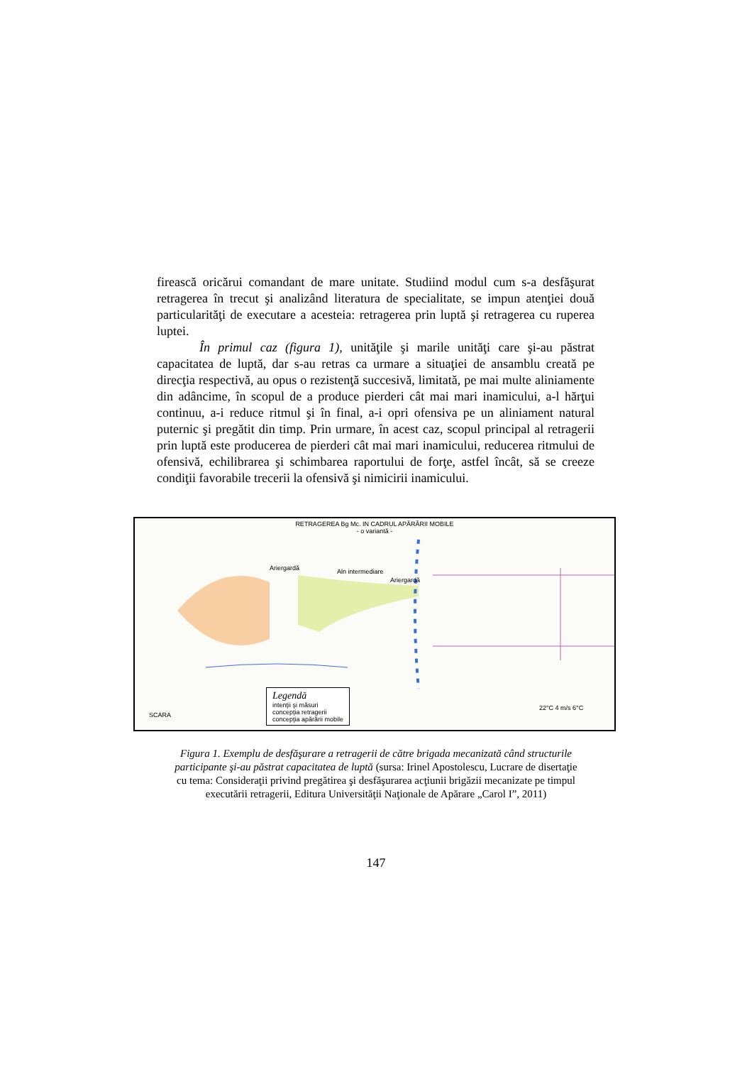firească oricărui comandant de mare unitate. Studiind modul cum s-a desfăşurat retragerea în trecut şi analizând literatura de specialitate, se impun atenţiei două particularităţi de executare a acesteia: retragerea prin luptă şi retragerea cu ruperea luptei.
În primul caz (figura 1), unităţile şi marile unităţi care şi-au păstrat capacitatea de luptă, dar s-au retras ca urmare a situaţiei de ansamblu creată pe direcţia respectivă, au opus o rezistenţă succesivă, limitată, pe mai multe aliniamente din adâncime, în scopul de a produce pierderi cât mai mari inamicului, a-l hărţui continuu, a-i reduce ritmul şi în final, a-i opri ofensiva pe un aliniament natural puternic şi pregătit din timp. Prin urmare, în acest caz, scopul principal al retragerii prin luptă este producerea de pierderi cât mai mari inamicului, reducerea ritmului de ofensivă, echilibrarea şi schimbarea raportului de forţe, astfel încât, să se creeze condiţii favorabile trecerii la ofensivă şi nimicirii inamicului.
RETRAGEREA Bg Mc. IN CADRUL APĂRĂRII MOBILE
- o variantă -
Ariergardă Aln intermediare
Ariergardă
Legendă
intenţii şi măsuri
concepţia retragerii
concepţia apărării mobile
SCARA
22°C 4 m/s 6°C
Figura 1. Exemplu de desfăşurare a retragerii de către brigada mecanizată când structurile participante şi-au păstrat capacitatea de luptă (sursa: Irinel Apostolescu, Lucrare de disertaţie cu tema: Consideraţii privind pregătirea şi desfăşurarea acţiunii brigăzii mecanizate pe timpul executării retragerii, Editura Universităţii Naţionale de Apărare „Carol I”, 2011)
147